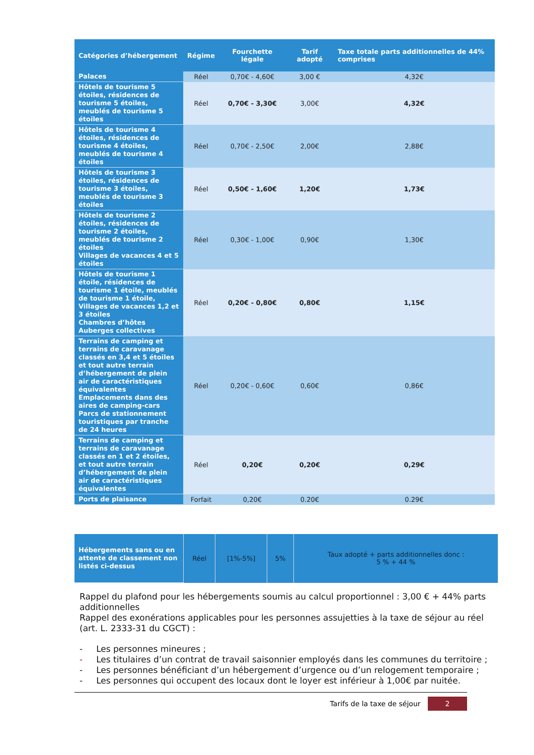| Catégories d’hébergement | Régime | Fourchette légale | Tarif adopté | Taxe totale parts additionnelles de 44% comprises |
| --- | --- | --- | --- | --- |
| Palaces | Réel | 0,70€ - 4,60€ | 3,00 € | 4,32€ |
| Hôtels de tourisme 5 étoiles, résidences de tourisme 5 étoiles, meublés de tourisme 5 étoiles | Réel | 0,70€ - 3,30€ | 3,00€ | 4,32€ |
| Hôtels de tourisme 4 étoiles, résidences de tourisme 4 étoiles, meublés de tourisme 4 étoiles | Réel | 0,70€ - 2,50€ | 2,00€ | 2,88€ |
| Hôtels de tourisme 3 étoiles, résidences de tourisme 3 étoiles, meublés de tourisme 3 étoiles | Réel | 0,50€ - 1,60€ | 1,20€ | 1,73€ |
| Hôtels de tourisme 2 étoiles, résidences de tourisme 2 étoiles, meublés de tourisme 2 étoiles Villages de vacances 4 et 5 étoiles | Réel | 0,30€ - 1,00€ | 0,90€ | 1,30€ |
| Hôtels de tourisme 1 étoile, résidences de tourisme 1 étoile, meublés de tourisme 1 étoile, Villages de vacances 1,2 et 3 étoiles Chambres d’hôtes Auberges collectives | Réel | 0,20€ - 0,80€ | 0,80€ | 1,15€ |
| Terrains de camping et terrains de caravanage classés en 3,4 et 5 étoiles et tout autre terrain d’hébergement de plein air de caractéristiques équivalentes Emplacements dans des aires de camping-cars Parcs de stationnement touristiques par tranche de 24 heures | Réel | 0,20€ - 0,60€ | 0,60€ | 0,86€ |
| Terrains de camping et terrains de caravanage classés en 1 et 2 étoiles, et tout autre terrain d’hébergement de plein air de caractéristiques équivalentes | Réel | 0,20€ | 0,20€ | 0,29€ |
| Ports de plaisance | Forfait | 0,20€ | 0.20€ | 0.29€ |
| Hébergements sans ou en attente de classement non listés ci-dessus | Réel | [1%-5%] | 5% | Taux adopté + parts additionnelles donc : 5 % + 44 % |
Rappel du plafond pour les hébergements soumis au calcul proportionnel : 3,00 € + 44% parts additionnelles
Rappel des exonérations applicables pour les personnes assujetties à la taxe de séjour au réel (art. L. 2333-31 du CGCT) :
- Les personnes mineures ;
- Les titulaires d’un contrat de travail saisonnier employés dans les communes du territoire ;
- Les personnes bénéficiant d’un hébergement d’urgence ou d’un relogement temporaire ;
- Les personnes qui occupent des locaux dont le loyer est inférieur à 1,00€ par nuitée.
Tarifs de la taxe de séjour 2